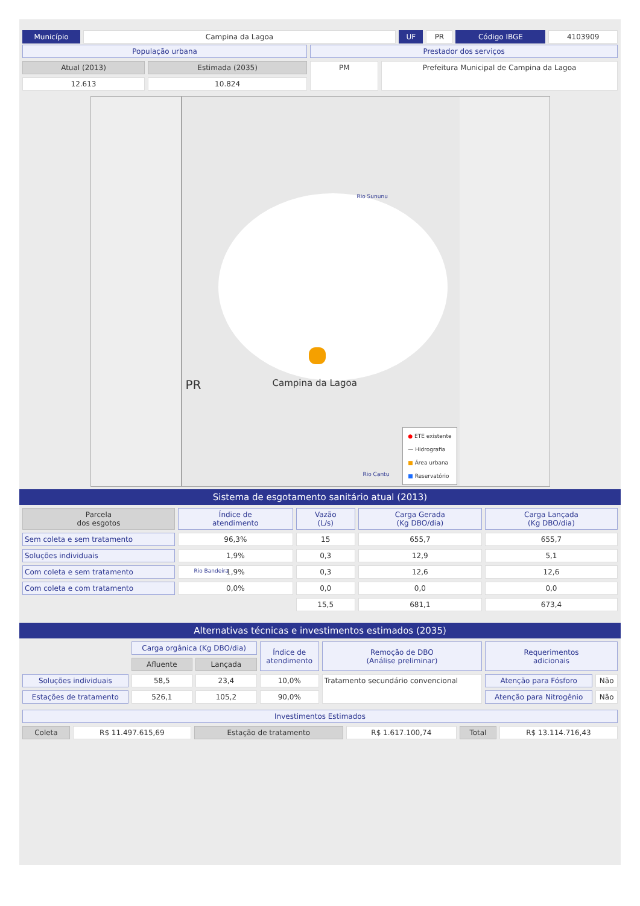| Município | Campina da Lagoa | UF | PR | Código IBGE | 4103909 |
| População urbana | | Prestador dos serviços | |
| Atual (2013) | Estimada (2035) | PM | Prefeitura Municipal de Campina da Lagoa |
| 12.613 | 10.824 | | |
PR
Rio Sununu
Campina da Lagoa
Rio Cantu
Rio Bandeira
● ETE existente
— Hidrografia
■ Área urbana
■ Reservatório
Sistema de esgotamento sanitário atual (2013)
| Parcela dos esgotos | Índice de atendimento | Vazão (L/s) | Carga Gerada (Kg DBO/dia) | Carga Lançada (Kg DBO/dia) |
| --- | --- | --- | --- | --- |
| Sem coleta e sem tratamento | 96,3% | 15 | 655,7 | 655,7 |
| Soluções individuais | 1,9% | 0,3 | 12,9 | 5,1 |
| Com coleta e sem tratamento | 1,9% | 0,3 | 12,6 | 12,6 |
| Com coleta e com tratamento | 0,0% | 0,0 | 0,0 | 0,0 |
| | | 15,5 | 681,1 | 673,4 |
Alternativas técnicas e investimentos estimados (2035)
| | Carga orgânica (Kg DBO/dia) | | Índice de atendimento | Remoção de DBO (Análise preliminar) | Requerimentos adicionais | |
| | Afluente | Lançada | | | | |
| Soluções individuais | 58,5 | 23,4 | 10,0% | Tratamento secundário convencional | Atenção para Fósforo | Não |
| Estações de tratamento | 526,1 | 105,2 | 90,0% | | Atenção para Nitrogênio | Não |
| Investimentos Estimados | | | | | |
| Coleta | R$ 11.497.615,69 | Estação de tratamento | R$ 1.617.100,74 | Total | R$ 13.114.716,43 |